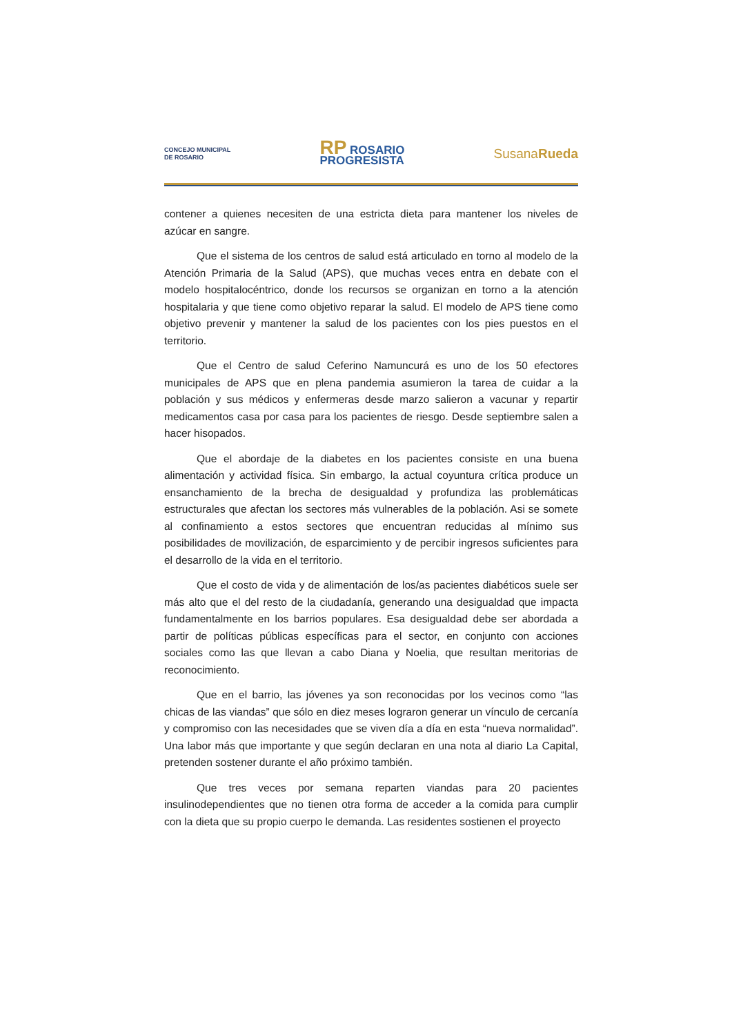CONCEJO MUNICIPAL
DE ROSARIO
RP ROSARIO
PROGRESISTA
SusanaRueda
contener a quienes necesiten de una estricta dieta para mantener los niveles de azúcar en sangre.
Que el sistema de los centros de salud está articulado en torno al modelo de la Atención Primaria de la Salud (APS), que muchas veces entra en debate con el modelo hospitalocéntrico, donde los recursos se organizan en torno a la atención hospitalaria y que tiene como objetivo reparar la salud. El modelo de APS tiene como objetivo prevenir y mantener la salud de los pacientes con los pies puestos en el territorio.
Que el Centro de salud Ceferino Namuncurá es uno de los 50 efectores municipales de APS que en plena pandemia asumieron la tarea de cuidar a la población y sus médicos y enfermeras desde marzo salieron a vacunar y repartir medicamentos casa por casa para los pacientes de riesgo. Desde septiembre salen a hacer hisopados.
Que el abordaje de la diabetes en los pacientes consiste en una buena alimentación y actividad física. Sin embargo, la actual coyuntura crítica produce un ensanchamiento de la brecha de desigualdad y profundiza las problemáticas estructurales que afectan los sectores más vulnerables de la población. Asi se somete al confinamiento a estos sectores que encuentran reducidas al mínimo sus posibilidades de movilización, de esparcimiento y de percibir ingresos suficientes para el desarrollo de la vida en el territorio.
Que el costo de vida y de alimentación de los/as pacientes diabéticos suele ser más alto que el del resto de la ciudadanía, generando una desigualdad que impacta fundamentalmente en los barrios populares. Esa desigualdad debe ser abordada a partir de políticas públicas específicas para el sector, en conjunto con acciones sociales como las que llevan a cabo Diana y Noelia, que resultan meritorias de reconocimiento.
Que en el barrio, las jóvenes ya son reconocidas por los vecinos como “las chicas de las viandas” que sólo en diez meses lograron generar un vínculo de cercanía y compromiso con las necesidades que se viven día a día en esta “nueva normalidad”. Una labor más que importante y que según declaran en una nota al diario La Capital, pretenden sostener durante el año próximo también.
Que tres veces por semana reparten viandas para 20 pacientes insulinodependientes que no tienen otra forma de acceder a la comida para cumplir con la dieta que su propio cuerpo le demanda. Las residentes sostienen el proyecto